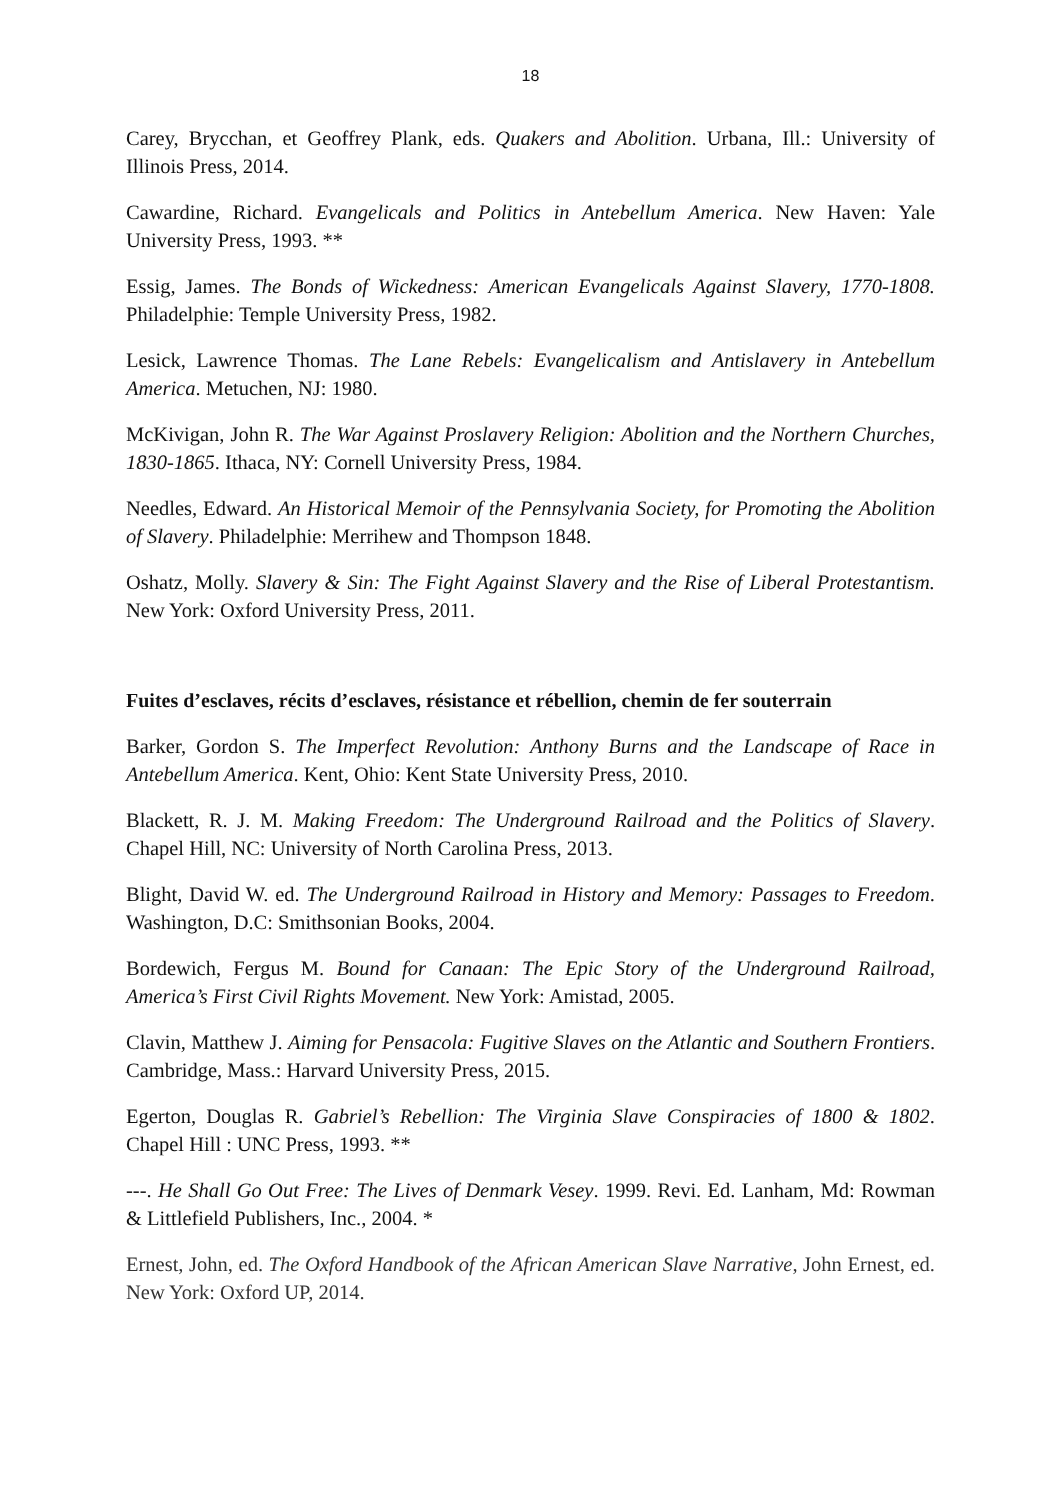18
Carey, Brycchan, et Geoffrey Plank, eds. Quakers and Abolition. Urbana, Ill.: University of Illinois Press, 2014.
Cawardine, Richard. Evangelicals and Politics in Antebellum America. New Haven: Yale University Press, 1993. **
Essig, James. The Bonds of Wickedness: American Evangelicals Against Slavery, 1770-1808. Philadelphie: Temple University Press, 1982.
Lesick, Lawrence Thomas. The Lane Rebels: Evangelicalism and Antislavery in Antebellum America. Metuchen, NJ: 1980.
McKivigan, John R. The War Against Proslavery Religion: Abolition and the Northern Churches, 1830-1865. Ithaca, NY: Cornell University Press, 1984.
Needles, Edward. An Historical Memoir of the Pennsylvania Society, for Promoting the Abolition of Slavery. Philadelphie: Merrihew and Thompson 1848.
Oshatz, Molly. Slavery & Sin: The Fight Against Slavery and the Rise of Liberal Protestantism. New York: Oxford University Press, 2011.
Fuites d’esclaves, récits d’esclaves, résistance et rébellion, chemin de fer souterrain
Barker, Gordon S. The Imperfect Revolution: Anthony Burns and the Landscape of Race in Antebellum America. Kent, Ohio: Kent State University Press, 2010.
Blackett, R. J. M. Making Freedom: The Underground Railroad and the Politics of Slavery. Chapel Hill, NC: University of North Carolina Press, 2013.
Blight, David W. ed. The Underground Railroad in History and Memory: Passages to Freedom. Washington, D.C: Smithsonian Books, 2004.
Bordewich, Fergus M. Bound for Canaan: The Epic Story of the Underground Railroad, America’s First Civil Rights Movement. New York: Amistad, 2005.
Clavin, Matthew J. Aiming for Pensacola: Fugitive Slaves on the Atlantic and Southern Frontiers. Cambridge, Mass.: Harvard University Press, 2015.
Egerton, Douglas R. Gabriel’s Rebellion: The Virginia Slave Conspiracies of 1800 & 1802. Chapel Hill : UNC Press, 1993. **
---. He Shall Go Out Free: The Lives of Denmark Vesey. 1999. Revi. Ed. Lanham, Md: Rowman & Littlefield Publishers, Inc., 2004. *
Ernest, John, ed. The Oxford Handbook of the African American Slave Narrative, John Ernest, ed. New York: Oxford UP, 2014.